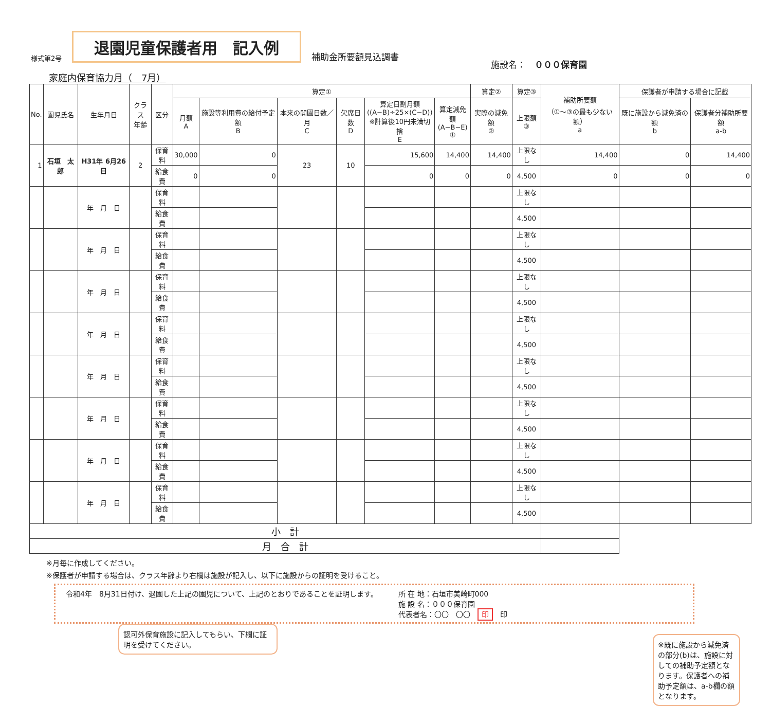様式第2号 退園児童保護者用　記入例 補助金所要額見込調書
施設名：　０００保育園
家庭内保育協力月（　7月）
| No. | 園児氏名 | 生年月日 | クラス 年齢 | 区分 | 算定① | | | | | | 算定② | 算定③ | 補助所要額 （①〜③の最も少ない額） a | 保護者が申請する場合に記載 | |
| --- | --- | --- | --- | --- | --- | --- | --- | --- | --- | --- | --- | --- | --- | --- | --- |
| | | | | | 月額 A | 施設等利用費の給付予定額 B | 本来の開園日数／月 C | 欠席日数 D | 算定日割月額 ((A−B)÷25×(C−D)) ※計算後10円未満切捨 E | 算定減免額 (A−B−E) ① | 実際の減免額 ② | 上限額 ③ | | 既に施設から減免済の額 b | 保護者分補助所要額 a-b |
| 1 | 石垣 太郎 | H31年 6月26日 | 2 | 保育料 | 30,000 | 0 | 23 | 10 | 15,600 | 14,400 | 14,400 | 上限なし | 14,400 | 0 | 14,400 |
| | | | | 給食費 | 0 | 0 | | | 0 | 0 | 0 | 4,500 | 0 | 0 | 0 |
| | | 年 月 日 | | 保育料 | | | | | | | | 上限なし | | | |
| | | | | 給食費 | | | | | | | | 4,500 | | | |
| | | 年 月 日 | | 保育料 | | | | | | | | 上限なし | | | |
| | | | | 給食費 | | | | | | | | 4,500 | | | |
| | | 年 月 日 | | 保育料 | | | | | | | | 上限なし | | | |
| | | | | 給食費 | | | | | | | | 4,500 | | | |
| | | 年 月 日 | | 保育料 | | | | | | | | 上限なし | | | |
| | | | | 給食費 | | | | | | | | 4,500 | | | |
| | | 年 月 日 | | 保育料 | | | | | | | | 上限なし | | | |
| | | | | 給食費 | | | | | | | | 4,500 | | | |
| | | 年 月 日 | | 保育料 | | | | | | | | 上限なし | | | |
| | | | | 給食費 | | | | | | | | 4,500 | | | |
| | | 年 月 日 | | 保育料 | | | | | | | | 上限なし | | | |
| | | | | 給食費 | | | | | | | | 4,500 | | | |
| | | 年 月 日 | | 保育料 | | | | | | | | 上限なし | | | |
| | | | | 給食費 | | | | | | | | 4,500 | | | |
| 小 計 | | | | | | | | | | | | | | | |
| 月 合 計 | | | | | | | | | | | | | | | |
※月毎に作成してください。
※保護者が申請する場合は、クラス年齢より右欄は施設が記入し、以下に施設からの証明を受けること。
令和4年　8月31日付け、退園した上記の園児について、上記のとおりであることを証明します。
所 在 地：石垣市美崎町000
施 設 名：０００保育園
代表者名：〇〇　〇〇　印　印
認可外保育施設に記入してもらい、下欄に証明を受けてください。
※既に施設から減免済の部分(b)は、施設に対しての補助予定額となります。保護者への補助予定額は、a-b欄の額となります。